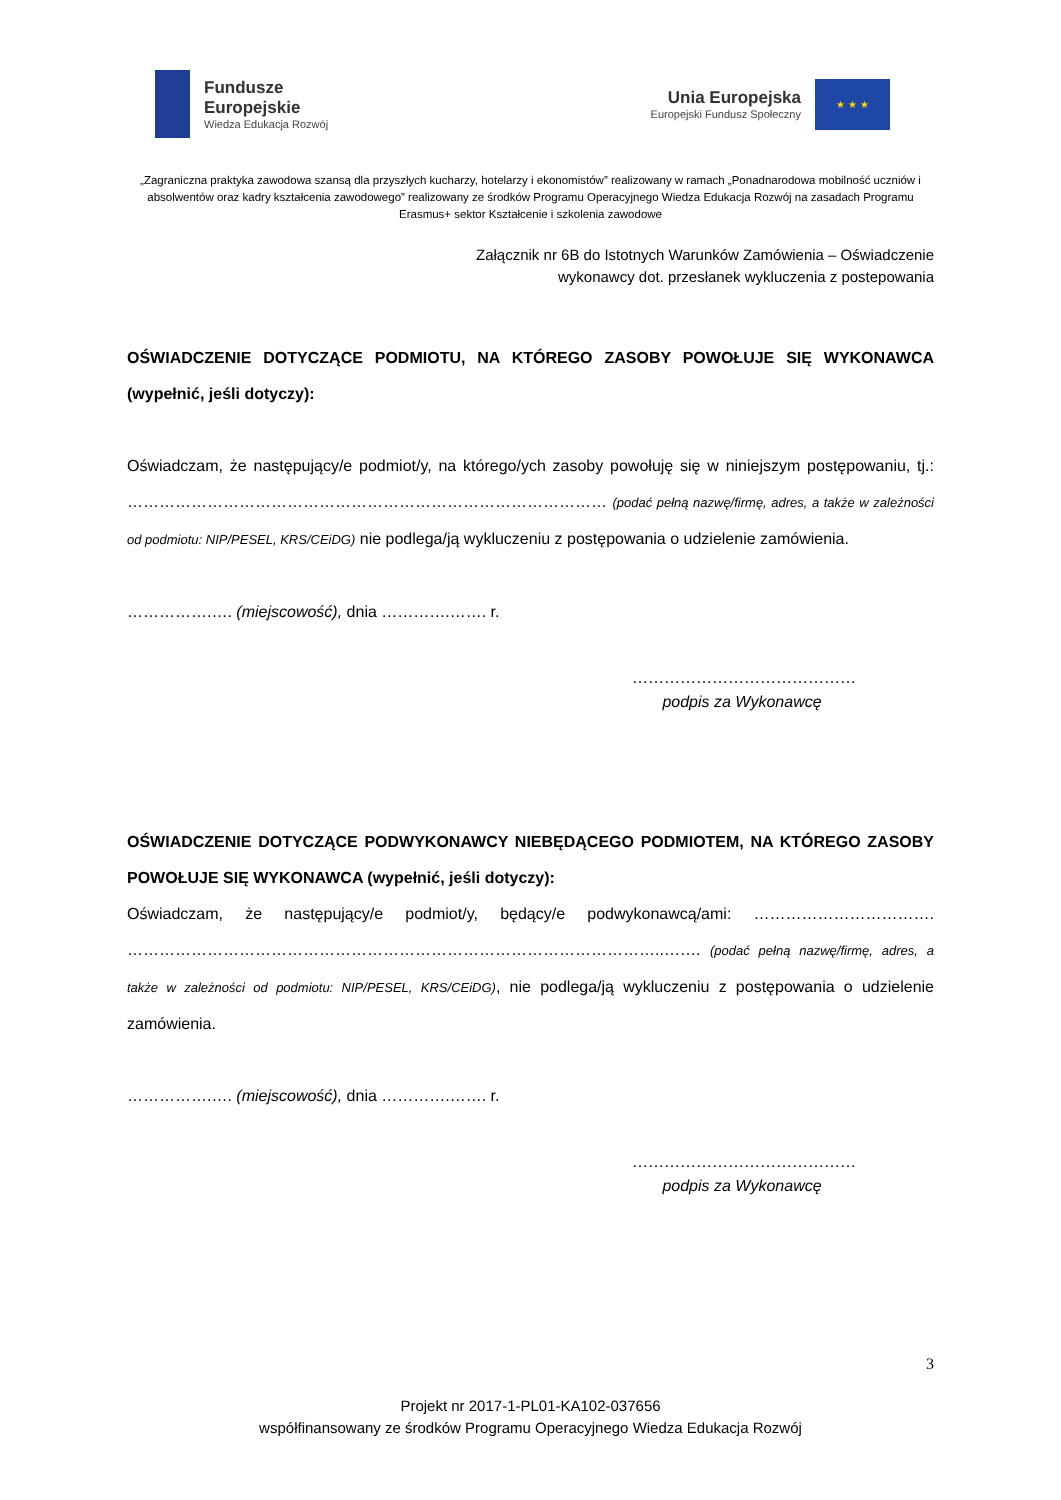Fundusze
Europejskie
Wiedza Edukacja Rozwój
Unia Europejska
Europejski Fundusz Społeczny
★ ★ ★
„Zagraniczna praktyka zawodowa szansą dla przyszłych kucharzy, hotelarzy i ekonomistów” realizowany w ramach „Ponadnarodowa mobilność uczniów i absolwentów oraz kadry kształcenia zawodowego” realizowany ze środków Programu Operacyjnego Wiedza Edukacja Rozwój na zasadach Programu Erasmus+ sektor Kształcenie i szkolenia zawodowe
Załącznik nr 6B do Istotnych Warunków Zamówienia – Oświadczenie
wykonawcy dot. przesłanek wykluczenia z postepowania
OŚWIADCZENIE DOTYCZĄCE PODMIOTU, NA KTÓREGO ZASOBY POWOŁUJE SIĘ WYKONAWCA (wypełnić, jeśli dotyczy):
Oświadczam, że następujący/e podmiot/y, na którego/ych zasoby powołuję się w niniejszym postępowaniu, tj.: ……………………………………………………………………………… (podać pełną nazwę/firmę, adres, a także w zależności od podmiotu: NIP/PESEL, KRS/CEiDG) nie podlega/ją wykluczeniu z postępowania o udzielenie zamówienia.
…………….…. (miejscowość), dnia ………….……. r.
……………………………………
podpis za Wykonawcę
OŚWIADCZENIE DOTYCZĄCE PODWYKONAWCY NIEBĘDĄCEGO PODMIOTEM, NA KTÓREGO ZASOBY POWOŁUJE SIĘ WYKONAWCA (wypełnić, jeśli dotyczy):
Oświadczam, że następujący/e podmiot/y, będący/e podwykonawcą/ami: ……………………………. ………………………………………………………………………………………..……. (podać pełną nazwę/firmę, adres, a także w zależności od podmiotu: NIP/PESEL, KRS/CEiDG), nie podlega/ją wykluczeniu z postępowania o udzielenie zamówienia.
…………….…. (miejscowość), dnia ………….……. r.
……………………………………
podpis za Wykonawcę
3
Projekt nr 2017-1-PL01-KA102-037656
współfinansowany ze środków Programu Operacyjnego Wiedza Edukacja Rozwój